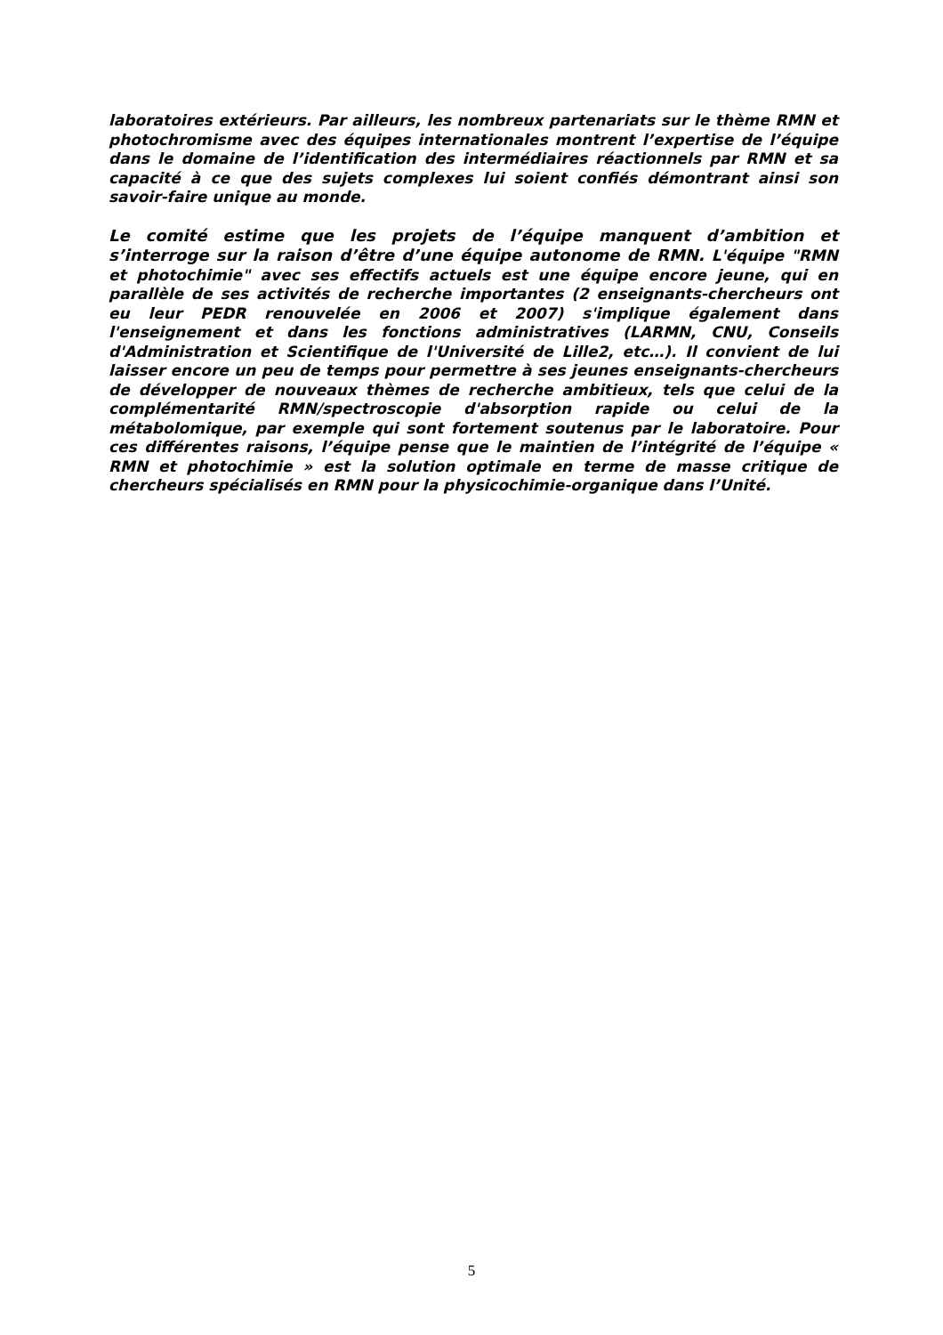laboratoires extérieurs. Par ailleurs, les nombreux partenariats sur le thème RMN et photochromisme avec des équipes internationales montrent l’expertise de l’équipe dans le domaine de l’identification des intermédiaires réactionnels par RMN et sa capacité à ce que des sujets complexes lui soient confiés démontrant ainsi son savoir-faire unique au monde.
Le comité estime que les projets de l’équipe manquent d’ambition et s’interroge sur la raison d’être d’une équipe autonome de RMN. L'équipe "RMN et photochimie" avec ses effectifs actuels est une équipe encore jeune, qui en parallèle de ses activités de recherche importantes (2 enseignants-chercheurs ont eu leur PEDR renouvelée en 2006 et 2007) s'implique également dans l'enseignement et dans les fonctions administratives (LARMN, CNU, Conseils d'Administration et Scientifique de l'Université de Lille2, etc…). Il convient de lui laisser encore un peu de temps pour permettre à ses jeunes enseignants-chercheurs de développer de nouveaux thèmes de recherche ambitieux, tels que celui de la complémentarité RMN/spectroscopie d'absorption rapide ou celui de la métabolomique, par exemple qui sont fortement soutenus par le laboratoire. Pour ces différentes raisons, l’équipe pense que le maintien de l’intégrité de l’équipe « RMN et photochimie » est la solution optimale en terme de masse critique de chercheurs spécialisés en RMN pour la physicochimie-organique dans l’Unité.
5